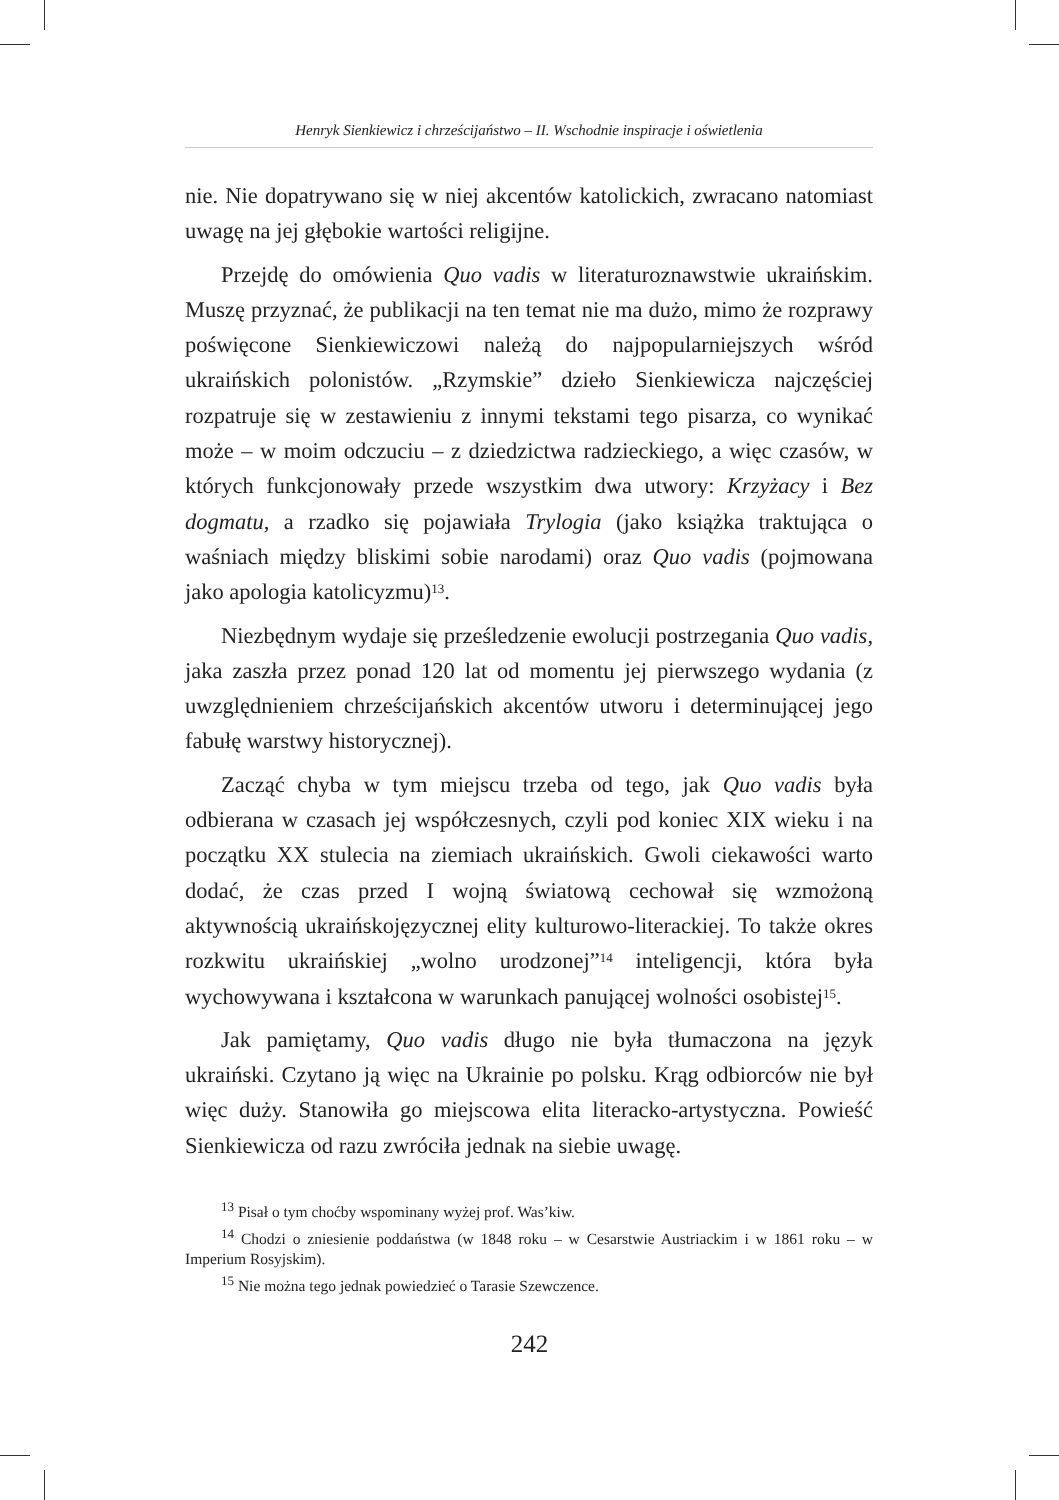Henryk Sienkiewicz i chrześcijaństwo – II. Wschodnie inspiracje i oświetlenia
nie. Nie dopatrywano się w niej akcentów katolickich, zwracano natomiast uwagę na jej głębokie wartości religijne.
Przejdę do omówienia Quo vadis w literaturoznawstwie ukraińskim. Muszę przyznać, że publikacji na ten temat nie ma dużo, mimo że rozprawy poświęcone Sienkiewiczowi należą do najpopularniejszych wśród ukraińskich polonistów. „Rzymskie” dzieło Sienkiewicza najczęściej rozpatruje się w zestawieniu z innymi tekstami tego pisarza, co wynikać może – w moim odczuciu – z dziedzictwa radzieckiego, a więc czasów, w których funkcjonowały przede wszystkim dwa utwory: Krzyżacy i Bez dogmatu, a rzadko się pojawiała Trylogia (jako książka traktująca o waśniach między bliskimi sobie narodami) oraz Quo vadis (pojmowana jako apologia katolicyzmu)<sup>13</sup>.
Niezbędnym wydaje się prześledzenie ewolucji postrzegania Quo vadis, jaka zaszła przez ponad 120 lat od momentu jej pierwszego wydania (z uwzględnieniem chrześcijańskich akcentów utworu i determinującej jego fabułę warstwy historycznej).
Zacząć chyba w tym miejscu trzeba od tego, jak Quo vadis była odbierana w czasach jej współczesnych, czyli pod koniec XIX wieku i na początku XX stulecia na ziemiach ukraińskich. Gwoli ciekawości warto dodać, że czas przed I wojną światową cechował się wzmożoną aktywnością ukraińskojęzycznej elity kulturowo-literackiej. To także okres rozkwitu ukraińskiej „wolno urodzonej”<sup>14</sup> inteligencji, która była wychowywana i kształcona w warunkach panującej wolności osobistej<sup>15</sup>.
Jak pamiętamy, Quo vadis długo nie była tłumaczona na język ukraiński. Czytano ją więc na Ukrainie po polsku. Krąg odbiorców nie był więc duży. Stanowiła go miejscowa elita literacko-artystyczna. Powieść Sienkiewicza od razu zwróciła jednak na siebie uwagę.
<sup>13</sup> Pisał o tym choćby wspominany wyżej prof. Was’kiw.
<sup>14</sup> Chodzi o zniesienie poddaństwa (w 1848 roku – w Cesarstwie Austriackim i w 1861 roku – w Imperium Rosyjskim).
<sup>15</sup> Nie można tego jednak powiedzieć o Tarasie Szewczence.
242